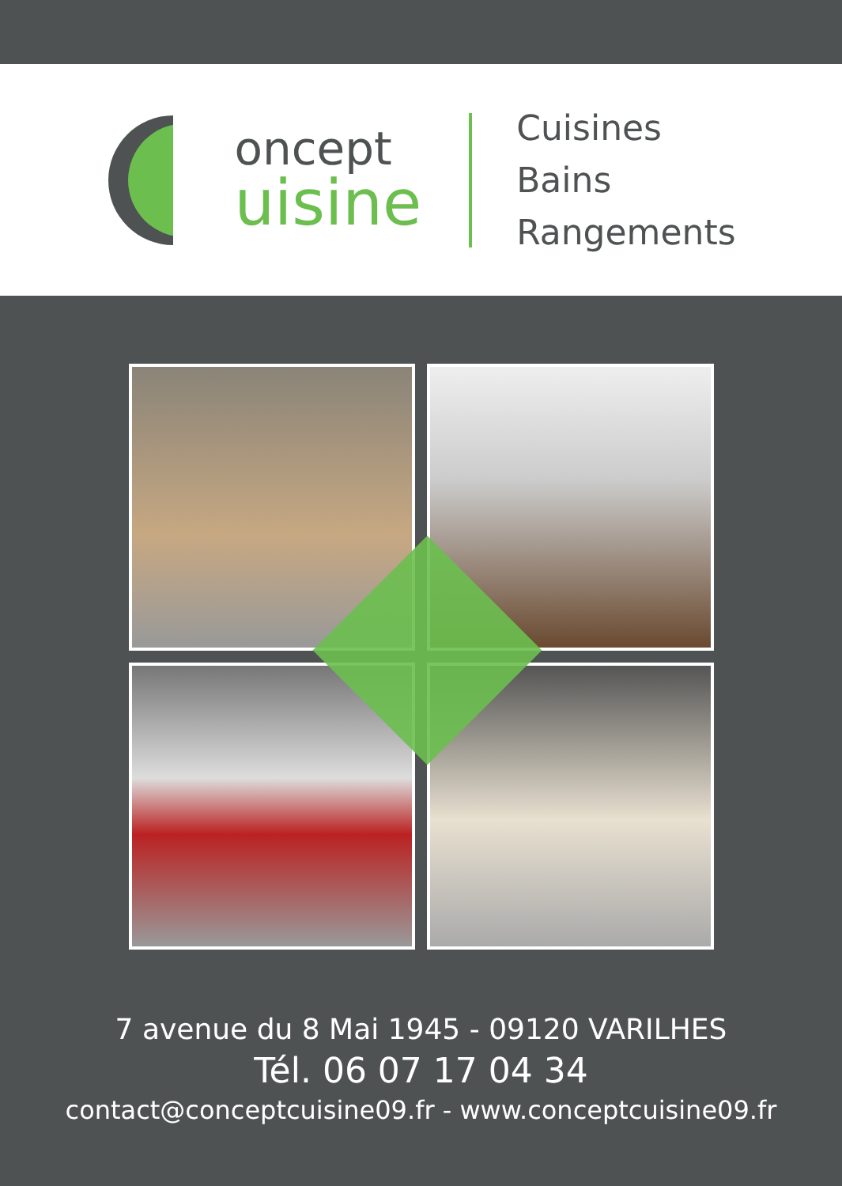oncept
uisine
Cuisines
Bains
Rangements
7 avenue du 8 Mai 1945 - 09120 VARILHES
Tél. 06 07 17 04 34
contact@conceptcuisine09.fr - www.conceptcuisine09.fr